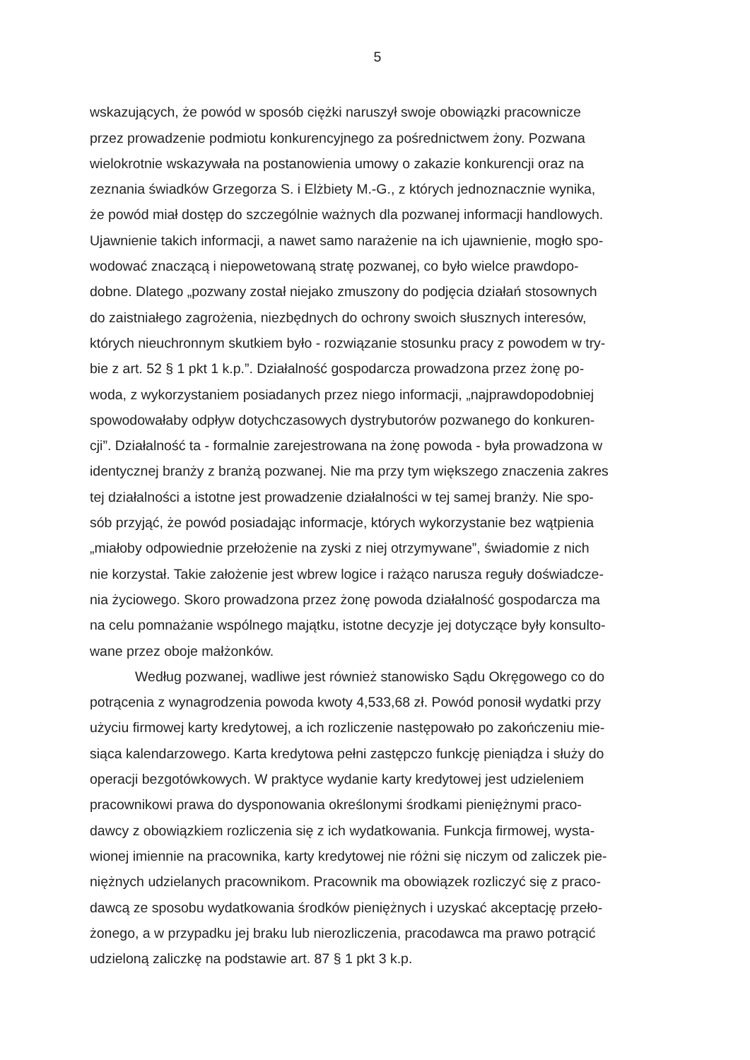5
wskazujących, że powód w sposób ciężki naruszył swoje obowiązki pracownicze
przez prowadzenie podmiotu konkurencyjnego za pośrednictwem żony. Pozwana
wielokrotnie wskazywała na postanowienia umowy o zakazie konkurencji oraz na
zeznania świadków Grzegorza S. i Elżbiety M.-G., z których jednoznacznie wynika,
że powód miał dostęp do szczególnie ważnych dla pozwanej informacji handlowych.
Ujawnienie takich informacji, a nawet samo narażenie na ich ujawnienie, mogło spo-
wodować znaczącą i niepowetowaną stratę pozwanej, co było wielce prawdopo-
dobne. Dlatego „pozwany został niejako zmuszony do podjęcia działań stosownych
do zaistniałego zagrożenia, niezbędnych do ochrony swoich słusznych interesów,
których nieuchronnym skutkiem było - rozwiązanie stosunku pracy z powodem w try-
bie z art. 52 § 1 pkt 1 k.p.”. Działalność gospodarcza prowadzona przez żonę po-
woda, z wykorzystaniem posiadanych przez niego informacji, „najprawdopodobniej
spowodowałaby odpływ dotychczasowych dystrybutorów pozwanego do konkuren-
cji”. Działalność ta - formalnie zarejestrowana na żonę powoda - była prowadzona w
identycznej branży z branżą pozwanej. Nie ma przy tym większego znaczenia zakres
tej działalności a istotne jest prowadzenie działalności w tej samej branży. Nie spo-
sób przyjąć, że powód posiadając informacje, których wykorzystanie bez wątpienia
„miałoby odpowiednie przełożenie na zyski z niej otrzymywane”, świadomie z nich
nie korzystał. Takie założenie jest wbrew logice i rażąco narusza reguły doświadcze-
nia życiowego. Skoro prowadzona przez żonę powoda działalność gospodarcza ma
na celu pomnażanie wspólnego majątku, istotne decyzje jej dotyczące były konsulto-
wane przez oboje małżonków.
Według pozwanej, wadliwe jest również stanowisko Sądu Okręgowego co do
potrącenia z wynagrodzenia powoda kwoty 4,533,68 zł. Powód ponosił wydatki przy
użyciu firmowej karty kredytowej, a ich rozliczenie następowało po zakończeniu mie-
siąca kalendarzowego. Karta kredytowa pełni zastępczo funkcję pieniądza i służy do
operacji bezgotówkowych. W praktyce wydanie karty kredytowej jest udzieleniem
pracownikowi prawa do dysponowania określonymi środkami pieniężnymi praco-
dawcy z obowiązkiem rozliczenia się z ich wydatkowania. Funkcja firmowej, wysta-
wionej imiennie na pracownika, karty kredytowej nie różni się niczym od zaliczek pie-
niężnych udzielanych pracownikom. Pracownik ma obowiązek rozliczyć się z praco-
dawcą ze sposobu wydatkowania środków pieniężnych i uzyskać akceptację przeło-
żonego, a w przypadku jej braku lub nierozliczenia, pracodawca ma prawo potrącić
udzieloną zaliczkę na podstawie art. 87 § 1 pkt 3 k.p.